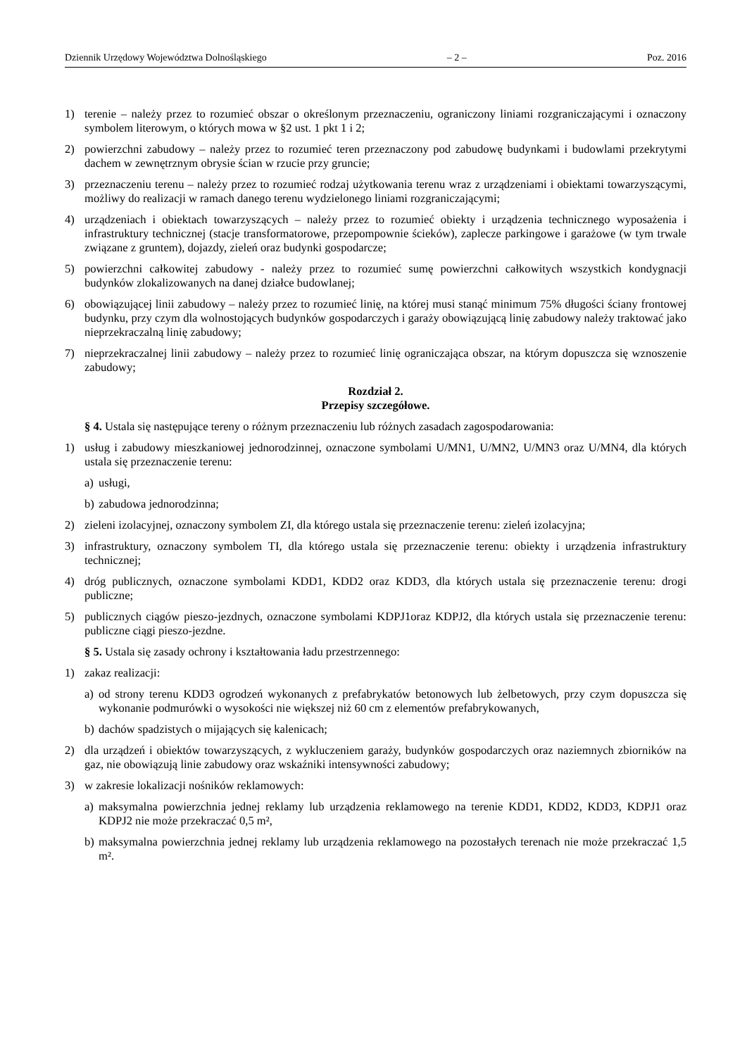Dziennik Urzędowy Województwa Dolnośląskiego – 2 – Poz. 2016
1) terenie – należy przez to rozumieć obszar o określonym przeznaczeniu, ograniczony liniami rozgraniczającymi i oznaczony symbolem literowym, o których mowa w §2 ust. 1 pkt 1 i 2;
2) powierzchni zabudowy – należy przez to rozumieć teren przeznaczony pod zabudowę budynkami i budowlami przekrytymi dachem w zewnętrznym obrysie ścian w rzucie przy gruncie;
3) przeznaczeniu terenu – należy przez to rozumieć rodzaj użytkowania terenu wraz z urządzeniami i obiektami towarzyszącymi, możliwy do realizacji w ramach danego terenu wydzielonego liniami rozgraniczającymi;
4) urządzeniach i obiektach towarzyszących – należy przez to rozumieć obiekty i urządzenia technicznego wyposażenia i infrastruktury technicznej (stacje transformatorowe, przepompownie ścieków), zaplecze parkingowe i garażowe (w tym trwale związane z gruntem), dojazdy, zieleń oraz budynki gospodarcze;
5) powierzchni całkowitej zabudowy - należy przez to rozumieć sumę powierzchni całkowitych wszystkich kondygnacji budynków zlokalizowanych na danej działce budowlanej;
6) obowiązującej linii zabudowy – należy przez to rozumieć linię, na której musi stanąć minimum 75% długości ściany frontowej budynku, przy czym dla wolnostojących budynków gospodarczych i garaży obowiązującą linię zabudowy należy traktować jako nieprzekraczalną linię zabudowy;
7) nieprzekraczalnej linii zabudowy – należy przez to rozumieć linię ograniczająca obszar, na którym dopuszcza się wznoszenie zabudowy;
Rozdział 2.
Przepisy szczegółowe.
§ 4. Ustala się następujące tereny o różnym przeznaczeniu lub różnych zasadach zagospodarowania:
1) usług i zabudowy mieszkaniowej jednorodzinnej, oznaczone symbolami U/MN1, U/MN2, U/MN3 oraz U/MN4, dla których ustala się przeznaczenie terenu:
a) usługi,
b) zabudowa jednorodzinna;
2) zieleni izolacyjnej, oznaczony symbolem ZI, dla którego ustala się przeznaczenie terenu: zieleń izolacyjna;
3) infrastruktury, oznaczony symbolem TI, dla którego ustala się przeznaczenie terenu: obiekty i urządzenia infrastruktury technicznej;
4) dróg publicznych, oznaczone symbolami KDD1, KDD2 oraz KDD3, dla których ustala się przeznaczenie terenu: drogi publiczne;
5) publicznych ciągów pieszo-jezdnych, oznaczone symbolami KDPJ1oraz KDPJ2, dla których ustala się przeznaczenie terenu: publiczne ciągi pieszo-jezdne.
§ 5. Ustala się zasady ochrony i kształtowania ładu przestrzennego:
1) zakaz realizacji:
a) od strony terenu KDD3 ogrodzeń wykonanych z prefabrykatów betonowych lub żelbetowych, przy czym dopuszcza się wykonanie podmurówki o wysokości nie większej niż 60 cm z elementów prefabrykowanych,
b) dachów spadzistych o mijających się kalenicach;
2) dla urządzeń i obiektów towarzyszących, z wykluczeniem garaży, budynków gospodarczych oraz naziemnych zbiorników na gaz, nie obowiązują linie zabudowy oraz wskaźniki intensywności zabudowy;
3) w zakresie lokalizacji nośników reklamowych:
a) maksymalna powierzchnia jednej reklamy lub urządzenia reklamowego na terenie KDD1, KDD2, KDD3, KDPJ1 oraz KDPJ2 nie może przekraczać 0,5 m²,
b) maksymalna powierzchnia jednej reklamy lub urządzenia reklamowego na pozostałych terenach nie może przekraczać 1,5 m².